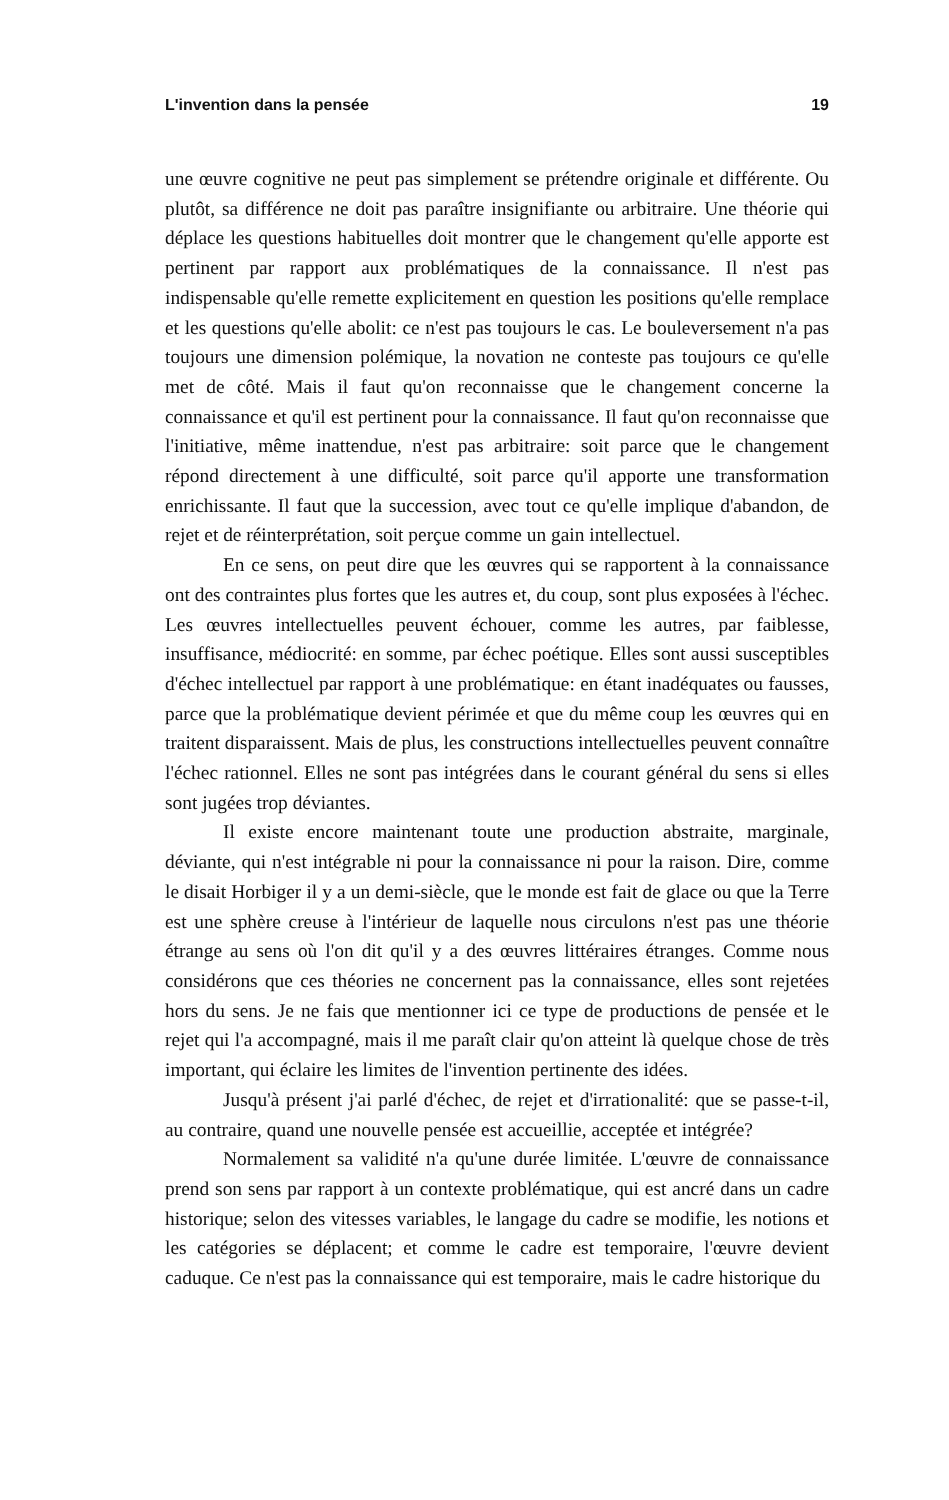L'invention dans la pensée 19
une œuvre cognitive ne peut pas simplement se prétendre originale et différente. Ou plutôt, sa différence ne doit pas paraître insignifiante ou arbitraire. Une théorie qui déplace les questions habituelles doit montrer que le changement qu'elle apporte est pertinent par rapport aux problématiques de la connaissance. Il n'est pas indispensable qu'elle remette explicitement en question les positions qu'elle remplace et les questions qu'elle abolit: ce n'est pas toujours le cas. Le bouleversement n'a pas toujours une dimension polémique, la novation ne conteste pas toujours ce qu'elle met de côté. Mais il faut qu'on reconnaisse que le changement concerne la connaissance et qu'il est pertinent pour la connaissance. Il faut qu'on reconnaisse que l'initiative, même inattendue, n'est pas arbitraire: soit parce que le changement répond directement à une difficulté, soit parce qu'il apporte une transformation enrichissante. Il faut que la succession, avec tout ce qu'elle implique d'abandon, de rejet et de réinterprétation, soit perçue comme un gain intellectuel.
En ce sens, on peut dire que les œuvres qui se rapportent à la connaissance ont des contraintes plus fortes que les autres et, du coup, sont plus exposées à l'échec. Les œuvres intellectuelles peuvent échouer, comme les autres, par faiblesse, insuffisance, médiocrité: en somme, par échec poétique. Elles sont aussi susceptibles d'échec intellectuel par rapport à une problématique: en étant inadéquates ou fausses, parce que la problématique devient périmée et que du même coup les œuvres qui en traitent disparaissent. Mais de plus, les constructions intellectuelles peuvent connaître l'échec rationnel. Elles ne sont pas intégrées dans le courant général du sens si elles sont jugées trop déviantes.
Il existe encore maintenant toute une production abstraite, marginale, déviante, qui n'est intégrable ni pour la connaissance ni pour la raison. Dire, comme le disait Horbiger il y a un demi-siècle, que le monde est fait de glace ou que la Terre est une sphère creuse à l'intérieur de laquelle nous circulons n'est pas une théorie étrange au sens où l'on dit qu'il y a des œuvres littéraires étranges. Comme nous considérons que ces théories ne concernent pas la connaissance, elles sont rejetées hors du sens. Je ne fais que mentionner ici ce type de productions de pensée et le rejet qui l'a accompagné, mais il me paraît clair qu'on atteint là quelque chose de très important, qui éclaire les limites de l'invention pertinente des idées.
Jusqu'à présent j'ai parlé d'échec, de rejet et d'irrationalité: que se passe-t-il, au contraire, quand une nouvelle pensée est accueillie, acceptée et intégrée?
Normalement sa validité n'a qu'une durée limitée. L'œuvre de connaissance prend son sens par rapport à un contexte problématique, qui est ancré dans un cadre historique; selon des vitesses variables, le langage du cadre se modifie, les notions et les catégories se déplacent; et comme le cadre est temporaire, l'œuvre devient caduque. Ce n'est pas la connaissance qui est temporaire, mais le cadre historique du